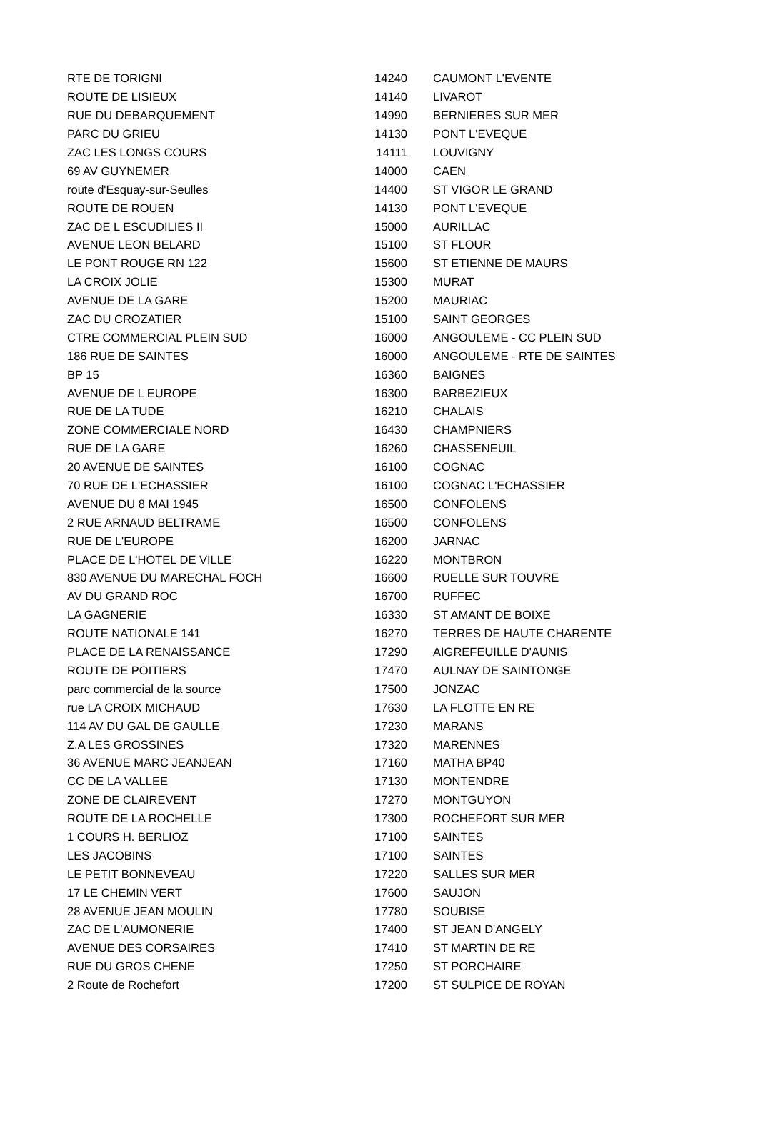| RTE DE TORIGNI | 14240 | CAUMONT L'EVENTE |
| ROUTE DE LISIEUX | 14140 | LIVAROT |
| RUE DU DEBARQUEMENT | 14990 | BERNIERES SUR MER |
| PARC DU GRIEU | 14130 | PONT L'EVEQUE |
| ZAC LES LONGS COURS | 14111 | LOUVIGNY |
| 69 AV GUYNEMER | 14000 | CAEN |
| route d'Esquay-sur-Seulles | 14400 | ST VIGOR LE GRAND |
| ROUTE DE ROUEN | 14130 | PONT L'EVEQUE |
| ZAC DE L ESCUDILIES II | 15000 | AURILLAC |
| AVENUE LEON BELARD | 15100 | ST FLOUR |
| LE PONT ROUGE RN 122 | 15600 | ST ETIENNE DE MAURS |
| LA CROIX JOLIE | 15300 | MURAT |
| AVENUE DE LA GARE | 15200 | MAURIAC |
| ZAC DU CROZATIER | 15100 | SAINT GEORGES |
| CTRE COMMERCIAL PLEIN SUD | 16000 | ANGOULEME - CC PLEIN SUD |
| 186 RUE DE SAINTES | 16000 | ANGOULEME - RTE DE SAINTES |
| BP 15 | 16360 | BAIGNES |
| AVENUE DE L EUROPE | 16300 | BARBEZIEUX |
| RUE DE LA TUDE | 16210 | CHALAIS |
| ZONE COMMERCIALE NORD | 16430 | CHAMPNIERS |
| RUE DE LA GARE | 16260 | CHASSENEUIL |
| 20 AVENUE DE SAINTES | 16100 | COGNAC |
| 70 RUE DE L'ECHASSIER | 16100 | COGNAC L'ECHASSIER |
| AVENUE DU 8 MAI 1945 | 16500 | CONFOLENS |
| 2 RUE ARNAUD BELTRAME | 16500 | CONFOLENS |
| RUE DE L'EUROPE | 16200 | JARNAC |
| PLACE DE L'HOTEL DE VILLE | 16220 | MONTBRON |
| 830 AVENUE DU MARECHAL FOCH | 16600 | RUELLE SUR TOUVRE |
| AV DU GRAND ROC | 16700 | RUFFEC |
| LA GAGNERIE | 16330 | ST AMANT DE BOIXE |
| ROUTE NATIONALE 141 | 16270 | TERRES DE HAUTE CHARENTE |
| PLACE DE LA RENAISSANCE | 17290 | AIGREFEUILLE D'AUNIS |
| ROUTE DE POITIERS | 17470 | AULNAY DE SAINTONGE |
| parc commercial de la source | 17500 | JONZAC |
| rue LA CROIX MICHAUD | 17630 | LA FLOTTE EN RE |
| 114 AV DU GAL DE GAULLE | 17230 | MARANS |
| Z.A LES GROSSINES | 17320 | MARENNES |
| 36 AVENUE MARC JEANJEAN | 17160 | MATHA BP40 |
| CC DE LA VALLEE | 17130 | MONTENDRE |
| ZONE DE CLAIREVENT | 17270 | MONTGUYON |
| ROUTE DE LA ROCHELLE | 17300 | ROCHEFORT SUR MER |
| 1 COURS H. BERLIOZ | 17100 | SAINTES |
| LES JACOBINS | 17100 | SAINTES |
| LE PETIT BONNEVEAU | 17220 | SALLES SUR MER |
| 17 LE CHEMIN VERT | 17600 | SAUJON |
| 28 AVENUE JEAN MOULIN | 17780 | SOUBISE |
| ZAC DE L'AUMONERIE | 17400 | ST JEAN D'ANGELY |
| AVENUE DES CORSAIRES | 17410 | ST MARTIN DE RE |
| RUE DU GROS CHENE | 17250 | ST PORCHAIRE |
| 2 Route de Rochefort | 17200 | ST SULPICE DE ROYAN |